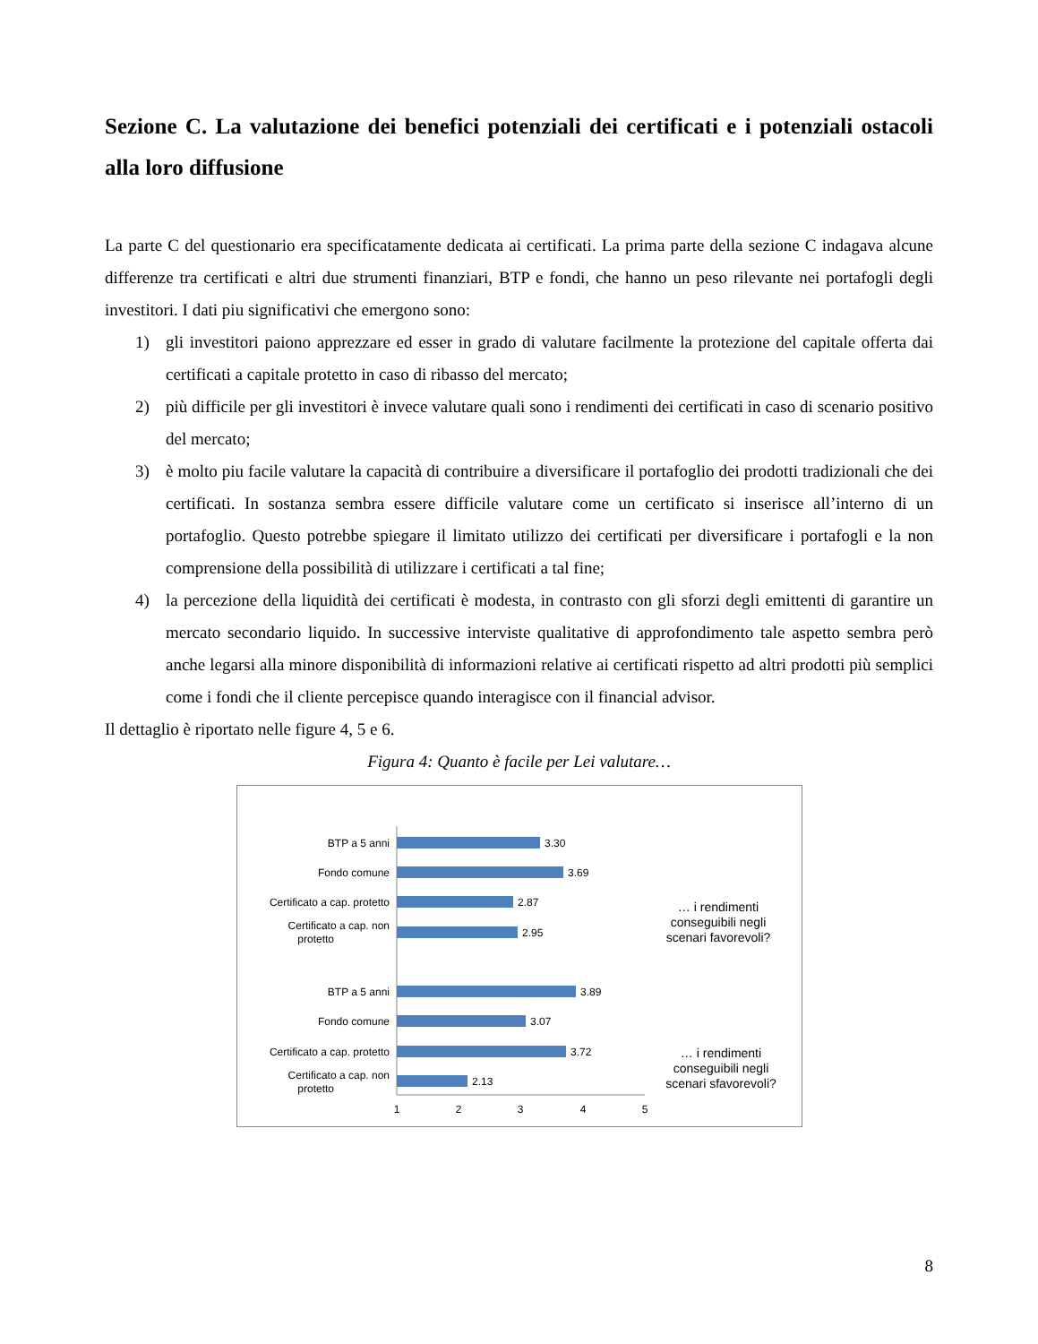Sezione C. La valutazione dei benefici potenziali dei certificati e i potenziali ostacoli alla loro diffusione
La parte C del questionario era specificatamente dedicata ai certificati. La prima parte della sezione C indagava alcune differenze tra certificati e altri due strumenti finanziari, BTP e fondi, che hanno un peso rilevante nei portafogli degli investitori. I dati piu significativi che emergono sono:
1) gli investitori paiono apprezzare ed esser in grado di valutare facilmente la protezione del capitale offerta dai certificati a capitale protetto in caso di ribasso del mercato;
2) più difficile per gli investitori è invece valutare quali sono i rendimenti dei certificati in caso di scenario positivo del mercato;
3) è molto piu facile valutare la capacità di contribuire a diversificare il portafoglio dei prodotti tradizionali che dei certificati. In sostanza sembra essere difficile valutare come un certificato si inserisce all’interno di un portafoglio. Questo potrebbe spiegare il limitato utilizzo dei certificati per diversificare i portafogli e la non comprensione della possibilità di utilizzare i certificati a tal fine;
4) la percezione della liquidità dei certificati è modesta, in contrasto con gli sforzi degli emittenti di garantire un mercato secondario liquido. In successive interviste qualitative di approfondimento tale aspetto sembra però anche legarsi alla minore disponibilità di informazioni relative ai certificati rispetto ad altri prodotti più semplici come i fondi che il cliente percepisce quando interagisce con il financial advisor.
Il dettaglio è riportato nelle figure 4, 5 e 6.
Figura 4: Quanto è facile per Lei valutare…
BTP a 5 anni
Fondo comune
Certificato a cap. protetto
Certificato a cap. non
protetto
BTP a 5 anni
Fondo comune
Certificato a cap. protetto
Certificato a cap. non
protetto
3.30
3.69
2.87
2.95
3.89
3.07
3.72
2.13
… i rendimenti
conseguibili negli
scenari favorevoli?
… i rendimenti
conseguibili negli
scenari sfavorevoli?
1
2
3
4
5
8